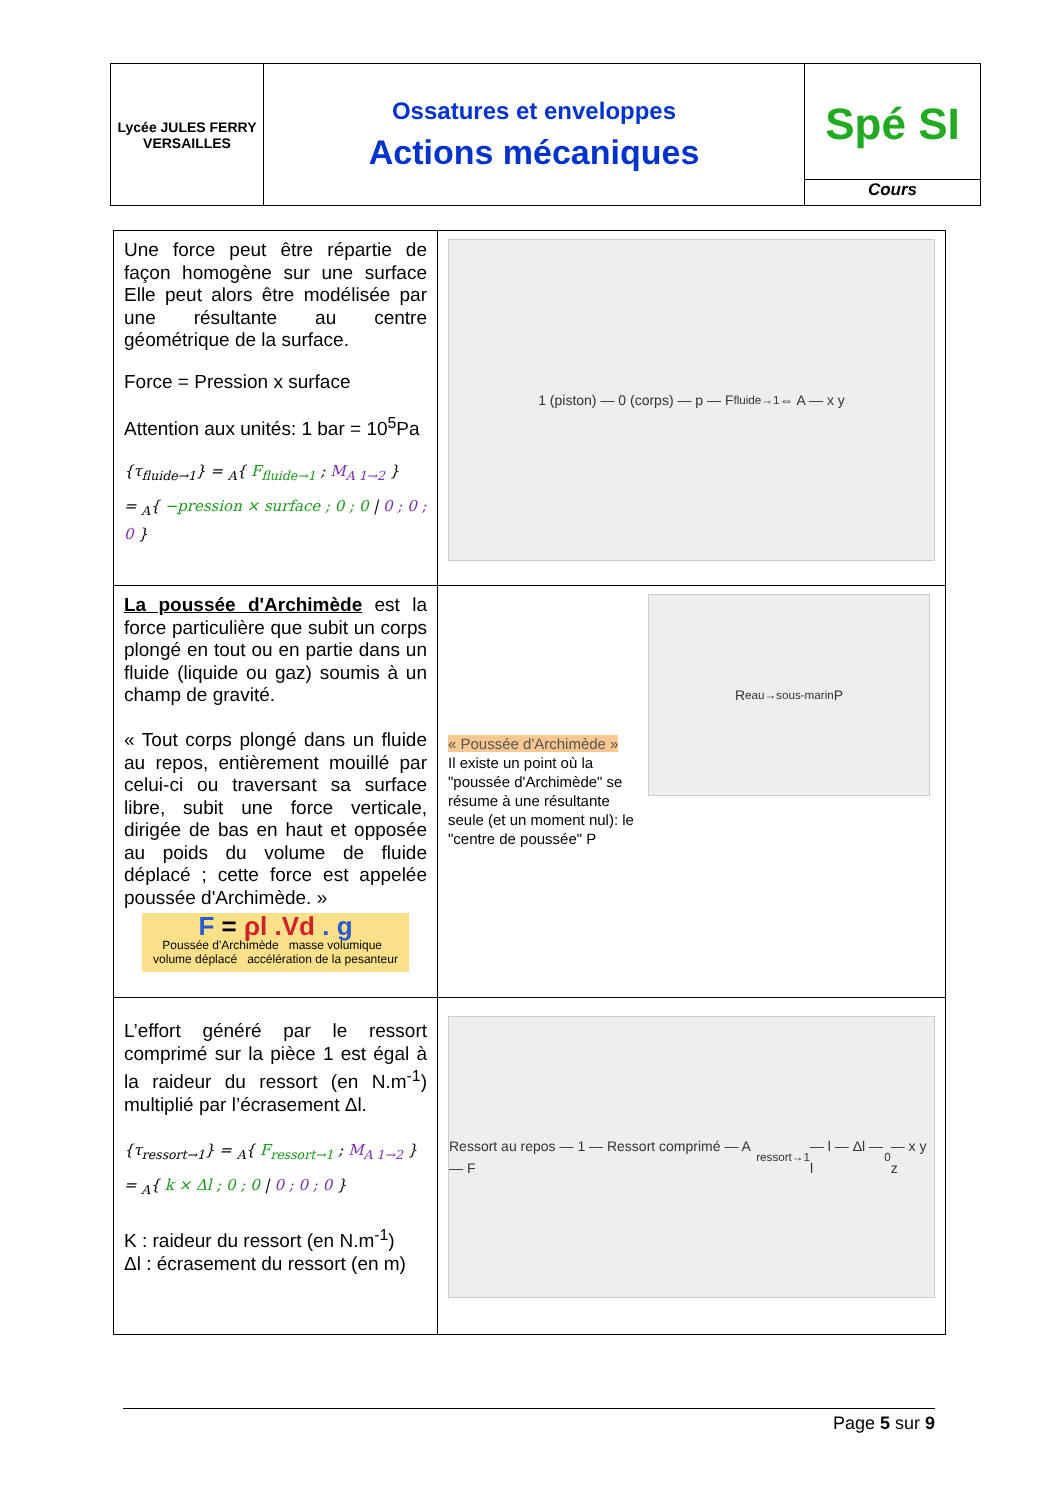| Lycée JULES FERRY VERSAILLES | Ossatures et enveloppes Actions mécaniques | Spé SI Cours |
| Une force peut être répartie de façon homogène sur une surface Elle peut alors être modélisée par une résultante au centre géométrique de la surface. Force = Pression x surface Attention aux unités: 1 bar = 10<sup>5</sup>Pa {τ<sub>fluide→1</sub>} = <sub>A</sub>{ F<sub>fluide→1</sub> ; M<sub>A 1→2</sub> } = <sub>A</sub>{ −pression × surface ; 0 ; 0 / 0 ; 0 ; 0 } | 1 (piston) — 0 (corps) — p — F<sub>fluide→1</sub> ⇔ A — x y |
| La poussée d'Archimède est la force particulière que subit un corps plongé en tout ou en partie dans un fluide (liquide ou gaz) soumis à un champ de gravité. « Tout corps plongé dans un fluide au repos, entièrement mouillé par celui-ci ou traversant sa surface libre, subit une force verticale, dirigée de bas en haut et opposée au poids du volume de fluide déplacé ; cette force est appelée poussée d'Archimède. » F = ρl .Vd . g Poussée d'Archimède masse volumique volume déplacé accélération de la pesanteur | « Poussée d'Archimède » Il existe un point où la "poussée d'Archimède" se résume à une résultante seule (et un moment nul): le "centre de poussée" P R<sub>eau→sous-marin</sub> P |
| L’effort généré par le ressort comprimé sur la pièce 1 est égal à la raideur du ressort (en N.m<sup>-1</sup>) multiplié par l’écrasement Δl. {τ<sub>ressort→1</sub>} = <sub>A</sub>{ F<sub>ressort→1</sub> ; M<sub>A 1→2</sub> } = <sub>A</sub>{ k × Δl ; 0 ; 0 / 0 ; 0 ; 0 } K : raideur du ressort (en N.m<sup>-1</sup>) Δl : écrasement du ressort (en m) | Ressort au repos — 1 — Ressort comprimé — A — F<sub>ressort→1</sub> — l — Δl — l<sub>0</sub> — x y z |
Page 5 sur 9